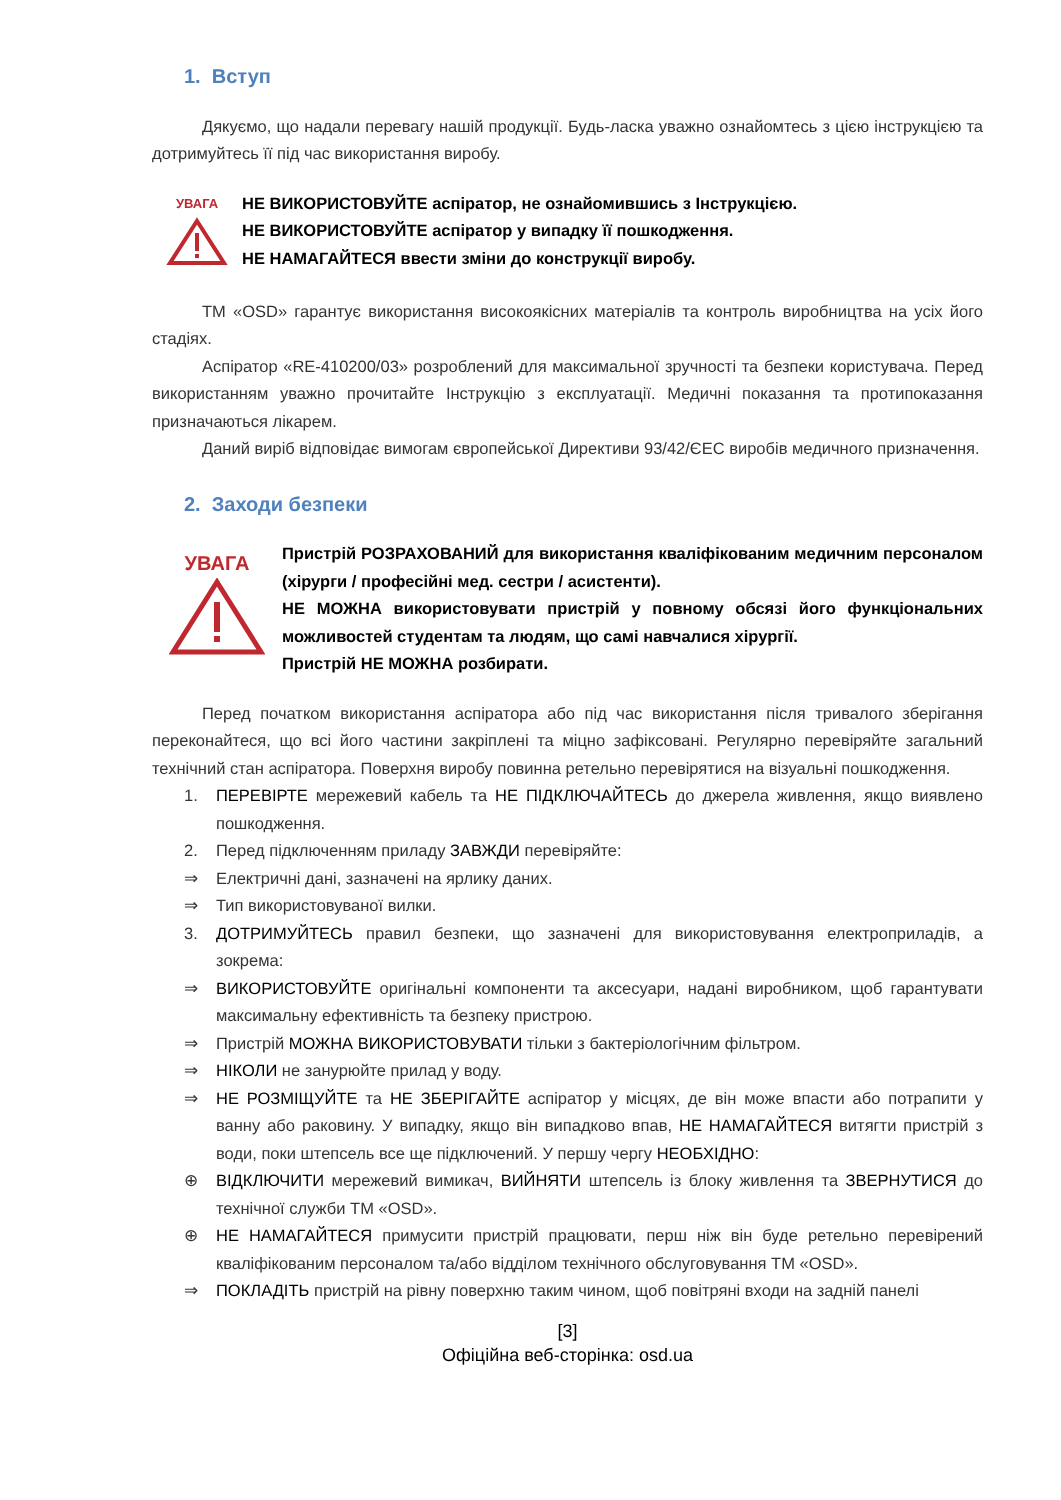1. Вступ
Дякуємо, що надали перевагу нашій продукції. Будь-ласка уважно ознайомтесь з цією інструкцією та дотримуйтесь її під час використання виробу.
УВАГА
НЕ ВИКОРИСТОВУЙТЕ аспіратор, не ознайомившись з Інструкцією.
НЕ ВИКОРИСТОВУЙТЕ аспіратор у випадку її пошкодження.
НЕ НАМАГАЙТЕСЯ ввести зміни до конструкції виробу.
ТМ «OSD» гарантує використання високоякісних матеріалів та контроль виробництва на усіх його стадіях.
Аспіратор «RE-410200/03» розроблений для максимальної зручності та безпеки користувача. Перед використанням уважно прочитайте Інструкцію з експлуатації. Медичні показання та протипоказання призначаються лікарем.
Даний виріб відповідає вимогам європейської Директиви 93/42/ЄЕС виробів медичного призначення.
2. Заходи безпеки
УВАГА
Пристрій РОЗРАХОВАНИЙ для використання кваліфікованим медичним персоналом (хірурги / професійні мед. сестри / асистенти).
НЕ МОЖНА використовувати пристрій у повному обсязі його функціональних можливостей студентам та людям, що самі навчалися хірургії.
Пристрій НЕ МОЖНА розбирати.
Перед початком використання аспіратора або під час використання після тривалого зберігання переконайтеся, що всі його частини закріплені та міцно зафіксовані. Регулярно перевіряйте загальний технічний стан аспіратора. Поверхня виробу повинна ретельно перевірятися на візуальні пошкодження.
1. ПЕРЕВІРТЕ мережевий кабель та НЕ ПІДКЛЮЧАЙТЕСЬ до джерела живлення, якщо виявлено пошкодження.
2. Перед підключенням приладу ЗАВЖДИ перевіряйте:
⇒ Електричні дані, зазначені на ярлику даних.
⇒ Тип використовуваної вилки.
3. ДОТРИМУЙТЕСЬ правил безпеки, що зазначені для використовування електроприладів, а зокрема:
⇒ ВИКОРИСТОВУЙТЕ оригінальні компоненти та аксесуари, надані виробником, щоб гарантувати максимальну ефективність та безпеку пристрою.
⇒ Пристрій МОЖНА ВИКОРИСТОВУВАТИ тільки з бактеріологічним фільтром.
⇒ НІКОЛИ не занурюйте прилад у воду.
⇒ НЕ РОЗМІЩУЙТЕ та НЕ ЗБЕРІГАЙТЕ аспіратор у місцях, де він може впасти або потрапити у ванну або раковину. У випадку, якщо він випадково впав, НЕ НАМАГАЙТЕСЯ витягти пристрій з води, поки штепсель все ще підключений. У першу чергу НЕОБХІДНО:
⊕ ВІДКЛЮЧИТИ мережевий вимикач, ВИЙНЯТИ штепсель із блоку живлення та ЗВЕРНУТИСЯ до технічної служби ТМ «OSD».
⊕ НЕ НАМАГАЙТЕСЯ примусити пристрій працювати, перш ніж він буде ретельно перевірений кваліфікованим персоналом та/або відділом технічного обслуговування ТМ «OSD».
⇒ ПОКЛАДІТЬ пристрій на рівну поверхню таким чином, щоб повітряні входи на задній панелі
[3]
Офіційна веб-сторінка: osd.ua